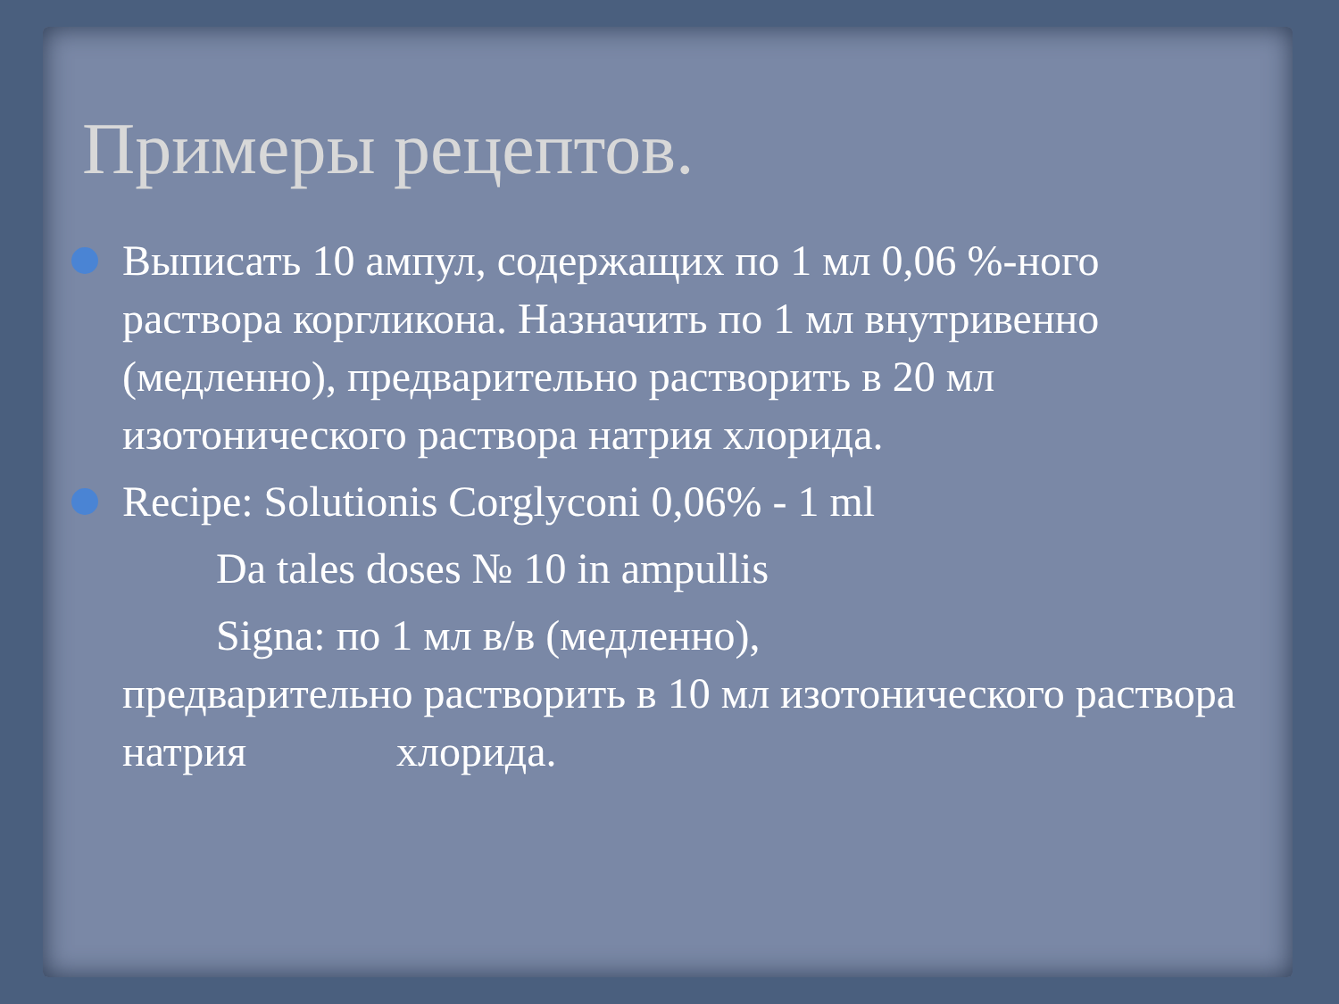Примеры рецептов.
Выписать 10 ампул, содержащих по 1 мл 0,06 %-ного раствора коргликона. Назначить по 1 мл внутривенно (медленно), предварительно растворить в 20 мл изотонического раствора натрия хлорида.
Recipe: Solutionis Corglyconi 0,06% - 1 ml
Da tales doses № 10 in ampullis
Signa: по 1 мл в/в (медленно),
предварительно растворить в 10 мл изотонического раствора натрия хлорида.